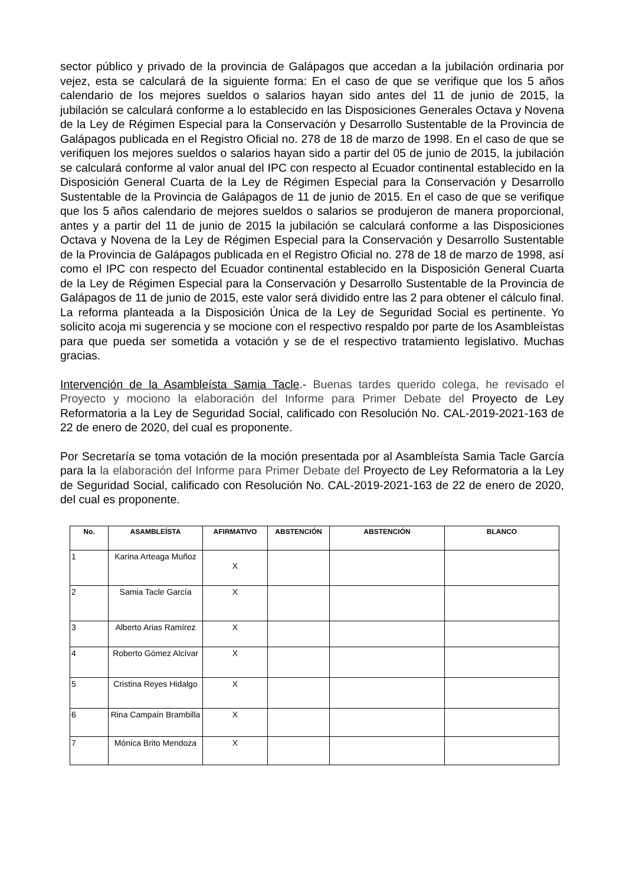sector público y privado de la provincia de Galápagos que accedan a la jubilación ordinaria por vejez, esta se calculará de la siguiente forma: En el caso de que se verifique que los 5 años calendario de los mejores sueldos o salarios hayan sido antes del 11 de junio de 2015, la jubilación se calculará conforme a lo establecido en las Disposiciones Generales Octava y Novena de la Ley de Régimen Especial para la Conservación y Desarrollo Sustentable de la Provincia de Galápagos publicada en el Registro Oficial no. 278 de 18 de marzo de 1998. En el caso de que se verifiquen los mejores sueldos o salarios hayan sido a partir del 05 de junio de 2015, la jubilación se calculará conforme al valor anual del IPC con respecto al Ecuador continental establecido en la Disposición General Cuarta de la Ley de Régimen Especial para la Conservación y Desarrollo Sustentable de la Provincia de Galápagos de 11 de junio de 2015. En el caso de que se verifique que los 5 años calendario de mejores sueldos o salarios se produjeron de manera proporcional, antes y a partir del 11 de junio de 2015 la jubilación se calculará conforme a las Disposiciones Octava y Novena de la Ley de Régimen Especial para la Conservación y Desarrollo Sustentable de la Provincia de Galápagos publicada en el Registro Oficial no. 278 de 18 de marzo de 1998, así como el IPC con respecto del Ecuador continental establecido en la Disposición General Cuarta de la Ley de Régimen Especial para la Conservación y Desarrollo Sustentable de la Provincia de Galápagos de 11 de junio de 2015, este valor será dividido entre las 2 para obtener el cálculo final. La reforma planteada a la Disposición Única de la Ley de Seguridad Social es pertinente. Yo solicito acoja mi sugerencia y se mocione con el respectivo respaldo por parte de los Asambleístas para que pueda ser sometida a votación y se de el respectivo tratamiento legislativo. Muchas gracias.
Intervención de la Asambleísta Samia Tacle.- Buenas tardes querido colega, he revisado el Proyecto y mociono la elaboración del Informe para Primer Debate del Proyecto de Ley Reformatoria a la Ley de Seguridad Social, calificado con Resolución No. CAL-2019-2021-163 de 22 de enero de 2020, del cual es proponente.
Por Secretaría se toma votación de la moción presentada por al Asambleísta Samia Tacle García para la la elaboración del Informe para Primer Debate del Proyecto de Ley Reformatoria a la Ley de Seguridad Social, calificado con Resolución No. CAL-2019-2021-163 de 22 de enero de 2020, del cual es proponente.
| No. | ASAMBLEÍSTA | AFIRMATIVO | ABSTENCIÓN | ABSTENCIÓN | BLANCO |
| --- | --- | --- | --- | --- | --- |
| 1 | Karina Arteaga Muñoz | X | | | |
| 2 | Samia Tacle García | X | | | |
| 3 | Alberto Arias Ramírez | X | | | |
| 4 | Roberto Gómez Alcívar | X | | | |
| 5 | Cristina Reyes Hidalgo | X | | | |
| 6 | Rina Campaín Brambilla | X | | | |
| 7 | Mónica Brito Mendoza | X | | | |